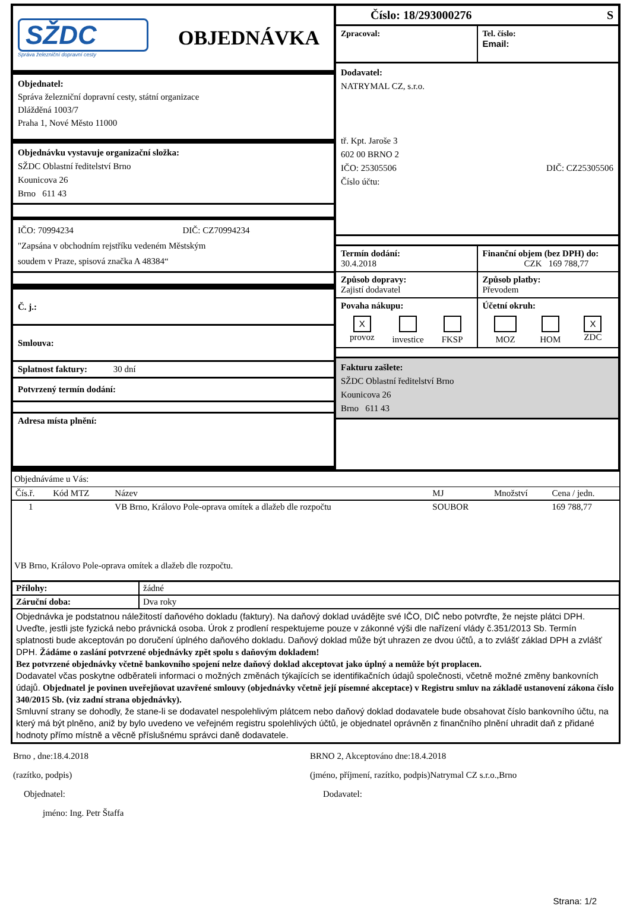SŽDC
Správa železniční dopravní cesty
OBJEDNÁVKA
Objednatel:
Správa železniční dopravní cesty, státní organizace
Dlážděná 1003/7
Praha 1, Nové Město 11000
Objednávku vystavuje organizační složka:
SŽDC Oblastní ředitelství Brno
Kounicova 26
Brno 611 43
IČO: 70994234 DIČ: CZ70994234
"Zapsána v obchodním rejstříku vedeném Městským
soudem v Praze, spisová značka A 48384“
Č. j.:
Smlouva:
Splatnost faktury: 30 dní
Potvrzený termín dodání:
Adresa místa plnění:
Číslo: 18/293000276 S
Zpracoval: Tel. číslo:
Email:
Dodavatel:
NATRYMAL CZ, s.r.o.
tř. Kpt. Jaroše 3
602 00 BRNO 2
IČO: 25305506 DIČ: CZ25305506
Číslo účtu:
Termín dodání:
30.4.2018
Finanční objem (bez DPH) do:
CZK 169 788,77
Způsob dopravy:
Zajistí dodavatel
Způsob platby:
Převodem
Povaha nákupu:
X
provoz
investice
FKSP
Účetní okruh:
MOZ
HOM
X
ZDC
Fakturu zašlete:
SŽDC Oblastní ředitelství Brno
Kounicova 26
Brno 611 43
Objednáváme u Vás:
| Čís.ř. | Kód MTZ | Název | MJ | Množství | Cena / jedn. |
| --- | --- | --- | --- | --- | --- |
| 1 | | VB Brno, Královo Pole-oprava omítek a dlažeb dle rozpočtu | SOUBOR | | 169 788,77 |
VB Brno, Královo Pole-oprava omítek a dlažeb dle rozpočtu.
| Přílohy: | žádné |
| Záruční doba: | Dva roky |
| Objednávka je podstatnou náležitostí daňového dokladu (faktury). Na daňový doklad uvádějte své IČO, DIČ nebo potvrďte, že nejste plátci DPH. Uveďte, jestli jste fyzická nebo právnická osoba. Úrok z prodlení respektujeme pouze v zákonné výši dle nařízení vlády č.351/2013 Sb. Termín splatnosti bude akceptován po doručení úplného daňového dokladu. Daňový doklad může být uhrazen ze dvou účtů, a to zvlášť základ DPH a zvlášť DPH. Žádáme o zaslání potvrzené objednávky zpět spolu s daňovým dokladem! Bez potvrzené objednávky včetně bankovního spojení nelze daňový doklad akceptovat jako úplný a nemůže být proplacen. Dodavatel včas poskytne odběrateli informaci o možných změnách týkajících se identifikačních údajů společnosti, včetně možné změny bankovních údajů. Objednatel je povinen uveřejňovat uzavřené smlouvy (objednávky včetně její písemné akceptace) v Registru smluv na základě ustanovení zákona číslo 340/2015 Sb. (viz zadní strana objednávky). Smluvní strany se dohodly, že stane-li se dodavatel nespolehlivým plátcem nebo daňový doklad dodavatele bude obsahovat číslo bankovního účtu, na který má být plněno, aniž by bylo uvedeno ve veřejném registru spolehlivých účtů, je objednatel oprávněn z finančního plnění uhradit daň z přidané hodnoty přímo místně a věcně příslušnému správci daně dodavatele. | |
Brno , dne:18.4.2018
(razítko, podpis)
Objednatel:
jméno: Ing. Petr Štaffa
BRNO 2, Akceptováno dne:18.4.2018
(jméno, příjmení, razítko, podpis)Natrymal CZ s.r.o.,Brno
Dodavatel:
Strana: 1/2